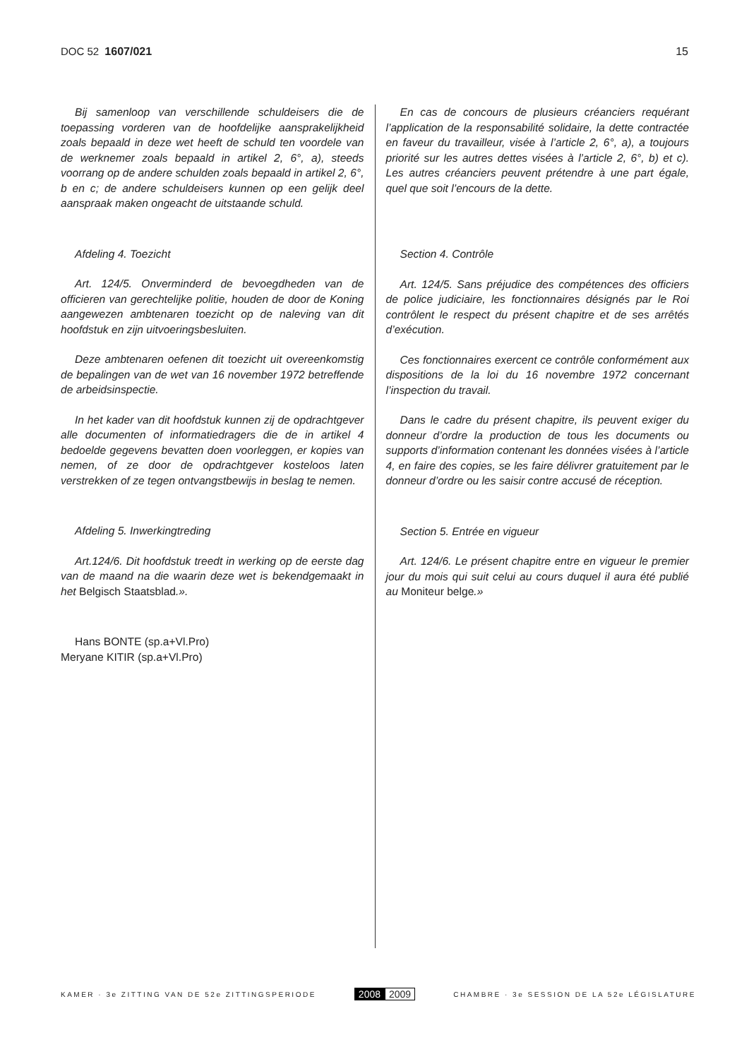DOC 52 1607/021 15
Bij samenloop van verschillende schuldeisers die de toepassing vorderen van de hoofdelijke aansprakelijkheid zoals bepaald in deze wet heeft de schuld ten voordele van de werknemer zoals bepaald in artikel 2, 6°, a), steeds voorrang op de andere schulden zoals bepaald in artikel 2, 6°, b en c; de andere schuldeisers kunnen op een gelijk deel aanspraak maken ongeacht de uitstaande schuld.
Afdeling 4. Toezicht
Art. 124/5. Onverminderd de bevoegdheden van de officieren van gerechtelijke politie, houden de door de Koning aangewezen ambtenaren toezicht op de naleving van dit hoofdstuk en zijn uitvoeringsbesluiten.
Deze ambtenaren oefenen dit toezicht uit overeenkomstig de bepalingen van de wet van 16 november 1972 betreffende de arbeidsinspectie.
In het kader van dit hoofdstuk kunnen zij de opdrachtgever alle documenten of informatiedragers die de in artikel 4 bedoelde gegevens bevatten doen voorleggen, er kopies van nemen, of ze door de opdrachtgever kosteloos laten verstrekken of ze tegen ontvangstbewijs in beslag te nemen.
Afdeling 5. Inwerkingtreding
Art.124/6. Dit hoofdstuk treedt in werking op de eerste dag van de maand na die waarin deze wet is bekendgemaakt in het Belgisch Staatsblad.».
Hans BONTE (sp.a+Vl.Pro)
Meryane KITIR (sp.a+Vl.Pro)
En cas de concours de plusieurs créanciers requérant l’application de la responsabilité solidaire, la dette contractée en faveur du travailleur, visée à l’article 2, 6°, a), a toujours priorité sur les autres dettes visées à l’article 2, 6°, b) et c). Les autres créanciers peuvent prétendre à une part égale, quel que soit l’encours de la dette.
Section 4. Contrôle
Art. 124/5. Sans préjudice des compétences des officiers de police judiciaire, les fonctionnaires désignés par le Roi contrôlent le respect du présent chapitre et de ses arrêtés d’exécution.
Ces fonctionnaires exercent ce contrôle conformément aux dispositions de la loi du 16 novembre 1972 concernant l’inspection du travail.
Dans le cadre du présent chapitre, ils peuvent exiger du donneur d’ordre la production de tous les documents ou supports d’information contenant les données visées à l’article 4, en faire des copies, se les faire délivrer gratuitement par le donneur d’ordre ou les saisir contre accusé de réception.
Section 5. Entrée en vigueur
Art. 124/6. Le présent chapitre entre en vigueur le premier jour du mois qui suit celui au cours duquel il aura été publié au Moniteur belge.»
KAMER · 3e ZITTING VAN DE 52e ZITTINGSPERIODE
2008 2009
CHAMBRE · 3e SESSION DE LA 52e LÉGISLATURE